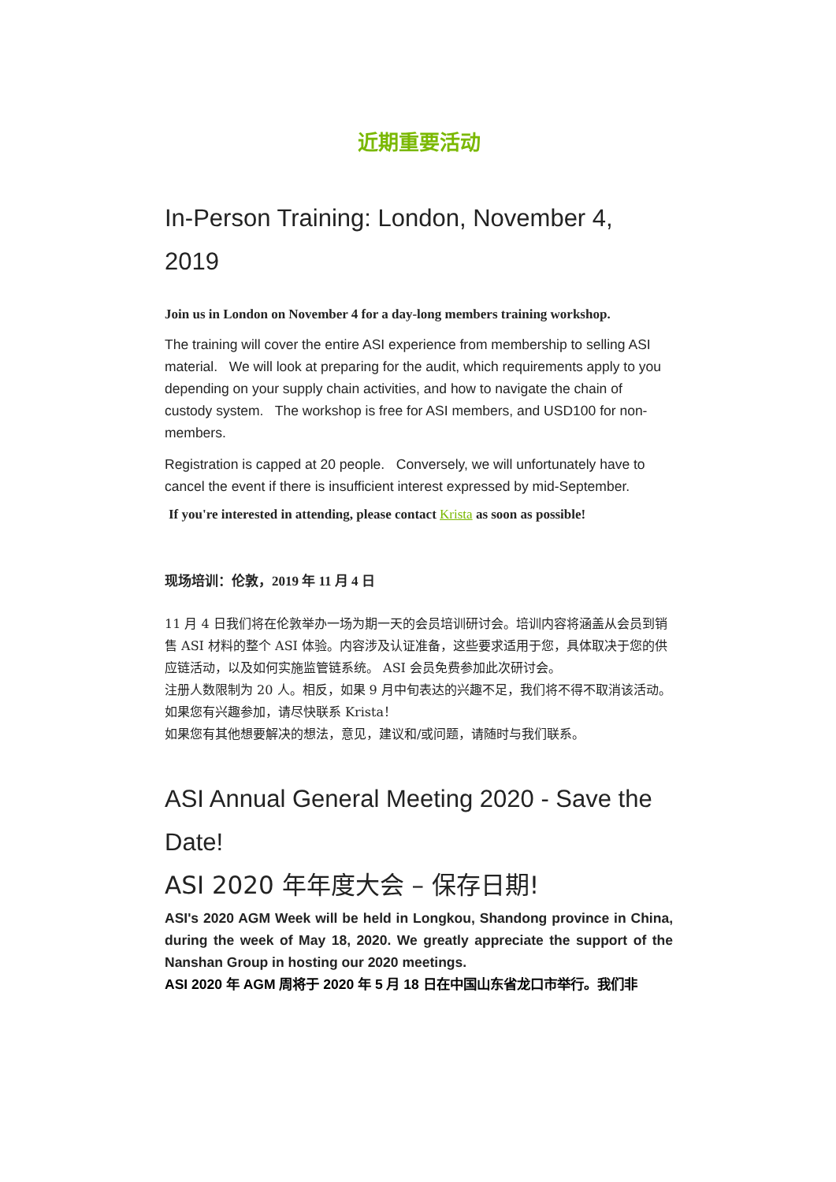近期重要活动
In-Person Training: London, November 4, 2019
Join us in London on November 4 for a day-long members training workshop.
The training will cover the entire ASI experience from membership to selling ASI material. We will look at preparing for the audit, which requirements apply to you depending on your supply chain activities, and how to navigate the chain of custody system. The workshop is free for ASI members, and USD100 for non-members.
Registration is capped at 20 people. Conversely, we will unfortunately have to cancel the event if there is insufficient interest expressed by mid-September.
If you're interested in attending, please contact Krista as soon as possible!
现场培训：伦敦，2019 年 11 月 4 日
11 月 4 日我们将在伦敦举办一场为期一天的会员培训研讨会。培训内容将涵盖从会员到销售 ASI 材料的整个 ASI 体验。内容涉及认证准备，这些要求适用于您，具体取决于您的供应链活动，以及如何实施监管链系统。 ASI 会员免费参加此次研讨会。
注册人数限制为 20 人。相反，如果 9 月中旬表达的兴趣不足，我们将不得不取消该活动。如果您有兴趣参加，请尽快联系 Krista！
如果您有其他想要解决的想法，意见，建议和/或问题，请随时与我们联系。
ASI Annual General Meeting 2020 - Save the Date!
ASI 2020 年年度大会 – 保存日期!
ASI's 2020 AGM Week will be held in Longkou, Shandong province in China, during the week of May 18, 2020. We greatly appreciate the support of the Nanshan Group in hosting our 2020 meetings.
ASI 2020 年 AGM 周将于 2020 年 5 月 18 日在中国山东省龙口市举行。我们非